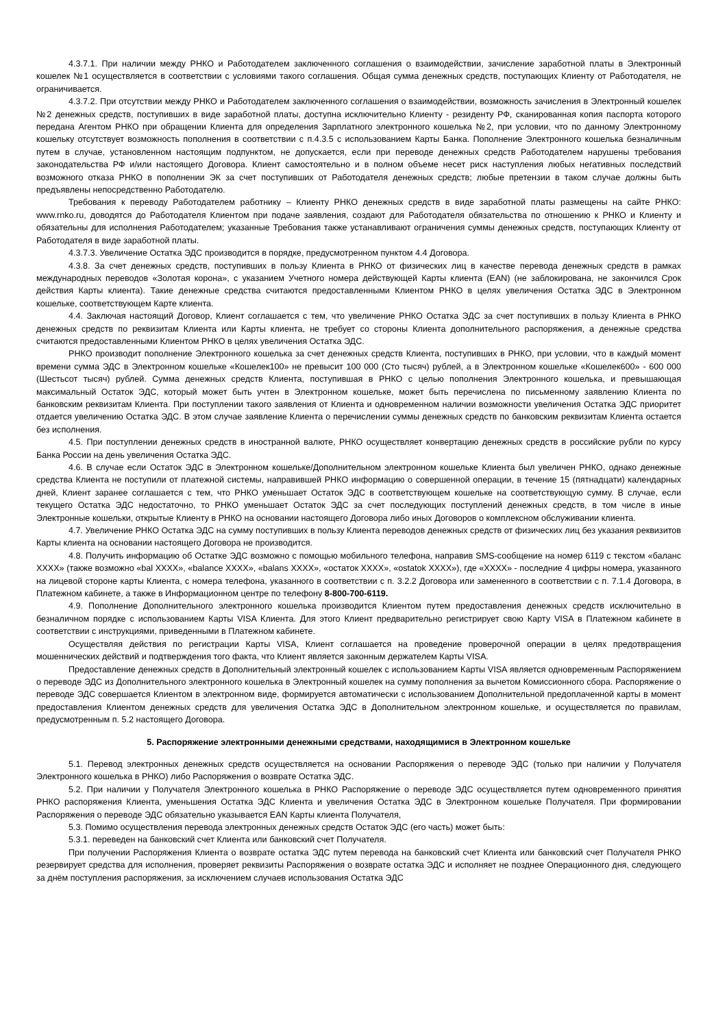4.3.7.1. При наличии между РНКО и Работодателем заключенного соглашения о взаимодействии, зачисление заработной платы в Электронный кошелек №1 осуществляется в соответствии с условиями такого соглашения. Общая сумма денежных средств, поступающих Клиенту от Работодателя, не ограничивается.
4.3.7.2. При отсутствии между РНКО и Работодателем заключенного соглашения о взаимодействии, возможность зачисления в Электронный кошелек №2 денежных средств, поступивших в виде заработной платы, доступна исключительно Клиенту - резиденту РФ, сканированная копия паспорта которого передана Агентом РНКО при обращении Клиента для определения Зарплатного электронного кошелька №2, при условии, что по данному Электронному кошельку отсутствует возможность пополнения в соответствии с п.4.3.5 с использованием Карты Банка. Пополнение Электронного кошелька безналичным путем в случае, установленном настоящим подпунктом, не допускается, если при переводе денежных средств Работодателем нарушены требования законодательства РФ и/или настоящего Договора. Клиент самостоятельно и в полном объеме несет риск наступления любых негативных последствий возможного отказа РНКО в пополнении ЭК за счет поступивших от Работодателя денежных средств; любые претензии в таком случае должны быть предъявлены непосредственно Работодателю.
Требования к переводу Работодателем работнику – Клиенту РНКО денежных средств в виде заработной платы размещены на сайте РНКО: www.rnko.ru, доводятся до Работодателя Клиентом при подаче заявления, создают для Работодателя обязательства по отношению к РНКО и Клиенту и обязательны для исполнения Работодателем; указанные Требования также устанавливают ограничения суммы денежных средств, поступающих Клиенту от Работодателя в виде заработной платы.
4.3.7.3. Увеличение Остатка ЭДС производится в порядке, предусмотренном пунктом 4.4 Договора.
4.3.8. За счет денежных средств, поступивших в пользу Клиента в РНКО от физических лиц в качестве перевода денежных средств в рамках международных переводов «Золотая корона», с указанием Учетного номера действующей Карты клиента (EAN) (не заблокирована, не закончился Срок действия Карты клиента). Такие денежные средства считаются предоставленными Клиентом РНКО в целях увеличения Остатка ЭДС в Электронном кошельке, соответствующем Карте клиента.
4.4. Заключая настоящий Договор, Клиент соглашается с тем, что увеличение РНКО Остатка ЭДС за счет поступивших в пользу Клиента в РНКО денежных средств по реквизитам Клиента или Карты клиента, не требует со стороны Клиента дополнительного распоряжения, а денежные средства считаются предоставленными Клиентом РНКО в целях увеличения Остатка ЭДС.
РНКО производит пополнение Электронного кошелька за счет денежных средств Клиента, поступивших в РНКО, при условии, что в каждый момент времени сумма ЭДС в Электронном кошельке «Кошелек100» не превысит 100 000 (Сто тысяч) рублей, а в Электронном кошельке «Кошелек600» - 600 000 (Шестьсот тысяч) рублей. Сумма денежных средств Клиента, поступившая в РНКО с целью пополнения Электронного кошелька, и превышающая максимальный Остаток ЭДС, который может быть учтен в Электронном кошельке, может быть перечислена по письменному заявлению Клиента по банковским реквизитам Клиента. При поступлении такого заявления от Клиента и одновременном наличии возможности увеличения Остатка ЭДС приоритет отдается увеличению Остатка ЭДС. В этом случае заявление Клиента о перечислении суммы денежных средств по банковским реквизитам Клиента остается без исполнения.
4.5. При поступлении денежных средств в иностранной валюте, РНКО осуществляет конвертацию денежных средств в российские рубли по курсу Банка России на день увеличения Остатка ЭДС.
4.6. В случае если Остаток ЭДС в Электронном кошельке/Дополнительном электронном кошельке Клиента был увеличен РНКО, однако денежные средства Клиента не поступили от платежной системы, направившей РНКО информацию о совершенной операции, в течение 15 (пятнадцати) календарных дней, Клиент заранее соглашается с тем, что РНКО уменьшает Остаток ЭДС в соответствующем кошельке на соответствующую сумму. В случае, если текущего Остатка ЭДС недостаточно, то РНКО уменьшает Остаток ЭДС за счет последующих поступлений денежных средств, в том числе в иные Электронные кошельки, открытые Клиенту в РНКО на основании настоящего Договора либо иных Договоров о комплексном обслуживании клиента.
4.7. Увеличение РНКО Остатка ЭДС на сумму поступивших в пользу Клиента переводов денежных средств от физических лиц без указания реквизитов Карты клиента на основании настоящего Договора не производится.
4.8. Получить информацию об Остатке ЭДС возможно с помощью мобильного телефона, направив SMS-сообщение на номер 6119 с текстом «баланс XXXX» (также возможно «bal XXXX», «balance XXXX», «balans XXXX», «остаток XXXX», «ostatok XXXX»), где «XXXX» - последние 4 цифры номера, указанного на лицевой стороне карты Клиента, с номера телефона, указанного в соответствии с п. 3.2.2 Договора или замененного в соответствии с п. 7.1.4 Договора, в Платежном кабинете, а также в Информационном центре по телефону 8-800-700-6119.
4.9. Пополнение Дополнительного электронного кошелька производится Клиентом путем предоставления денежных средств исключительно в безналичном порядке с использованием Карты VISA Клиента. Для этого Клиент предварительно регистрирует свою Карту VISA в Платежном кабинете в соответствии с инструкциями, приведенными в Платежном кабинете.
Осуществляя действия по регистрации Карты VISA, Клиент соглашается на проведение проверочной операции в целях предотвращения мошеннических действий и подтверждения того факта, что Клиент является законным держателем Карты VISA.
Предоставление денежных средств в Дополнительный электронный кошелек с использованием Карты VISA является одновременным Распоряжением о переводе ЭДС из Дополнительного электронного кошелька в Электронный кошелек на сумму пополнения за вычетом Комиссионного сбора. Распоряжение о переводе ЭДС совершается Клиентом в электронном виде, формируется автоматически с использованием Дополнительной предоплаченной карты в момент предоставления Клиентом денежных средств для увеличения Остатка ЭДС в Дополнительном электронном кошельке, и осуществляется по правилам, предусмотренным п. 5.2 настоящего Договора.
5. Распоряжение электронными денежными средствами, находящимися в Электронном кошельке
5.1. Перевод электронных денежных средств осуществляется на основании Распоряжения о переводе ЭДС (только при наличии у Получателя Электронного кошелька в РНКО) либо Распоряжения о возврате Остатка ЭДС.
5.2. При наличии у Получателя Электронного кошелька в РНКО Распоряжение о переводе ЭДС осуществляется путем одновременного принятия РНКО распоряжения Клиента, уменьшения Остатка ЭДС Клиента и увеличения Остатка ЭДС в Электронном кошельке Получателя. При формировании Распоряжения о переводе ЭДС обязательно указывается EAN Карты клиента Получателя,
5.3. Помимо осуществления перевода электронных денежных средств Остаток ЭДС (его часть) может быть:
5.3.1. переведен на банковский счет Клиента или банковский счет Получателя.
При получении Распоряжения Клиента о возврате остатка ЭДС путем перевода на банковский счет Клиента или банковский счет Получателя РНКО резервирует средства для исполнения, проверяет реквизиты Распоряжения о возврате остатка ЭДС и исполняет не позднее Операционного дня, следующего за днём поступления распоряжения, за исключением случаев использования Остатка ЭДС